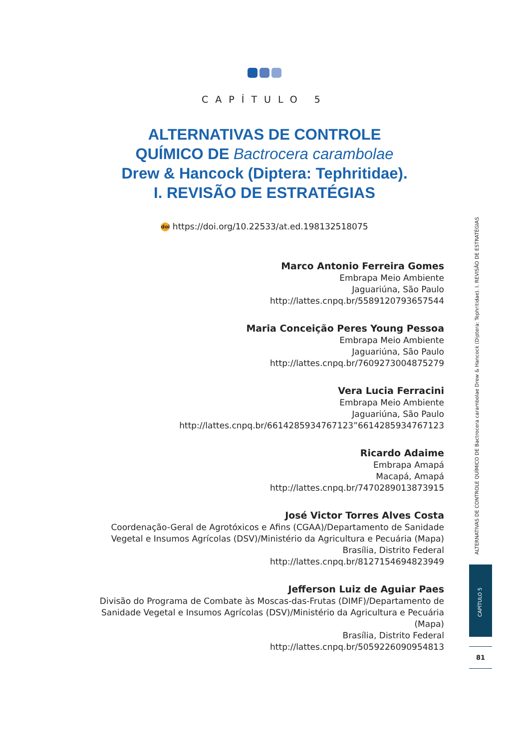CAPÍTULO 5
ALTERNATIVAS DE CONTROLE
QUÍMICO DE Bactrocera carambolae
Drew & Hancock (Diptera: Tephritidae).
I. REVISÃO DE ESTRATÉGIAS
doi https://doi.org/10.22533/at.ed.198132518075
Marco Antonio Ferreira Gomes
Embrapa Meio Ambiente
Jaguariúna, São Paulo
http://lattes.cnpq.br/5589120793657544
Maria Conceição Peres Young Pessoa
Embrapa Meio Ambiente
Jaguariúna, São Paulo
http://lattes.cnpq.br/7609273004875279
Vera Lucia Ferracini
Embrapa Meio Ambiente
Jaguariúna, São Paulo
http://lattes.cnpq.br/6614285934767123”6614285934767123
Ricardo Adaime
Embrapa Amapá
Macapá, Amapá
http://lattes.cnpq.br/7470289013873915
José Victor Torres Alves Costa
Coordenação-Geral de Agrotóxicos e Afins (CGAA)/Departamento de Sanidade
Vegetal e Insumos Agrícolas (DSV)/Ministério da Agricultura e Pecuária (Mapa)
Brasília, Distrito Federal
http://lattes.cnpq.br/8127154694823949
Jefferson Luiz de Aguiar Paes
Divisão do Programa de Combate às Moscas-das-Frutas (DIMF)/Departamento de
Sanidade Vegetal e Insumos Agrícolas (DSV)/Ministério da Agricultura e Pecuária (Mapa)
Brasília, Distrito Federal
http://lattes.cnpq.br/5059226090954813
ALTERNATIVAS DE CONTROLE QUÍMICO DE Bactrocera carambolae Drew & Hancock (Diptera: Tephritidae). I. REVISÃO DE ESTRATÉGIAS
CAPÍTULO 5
81